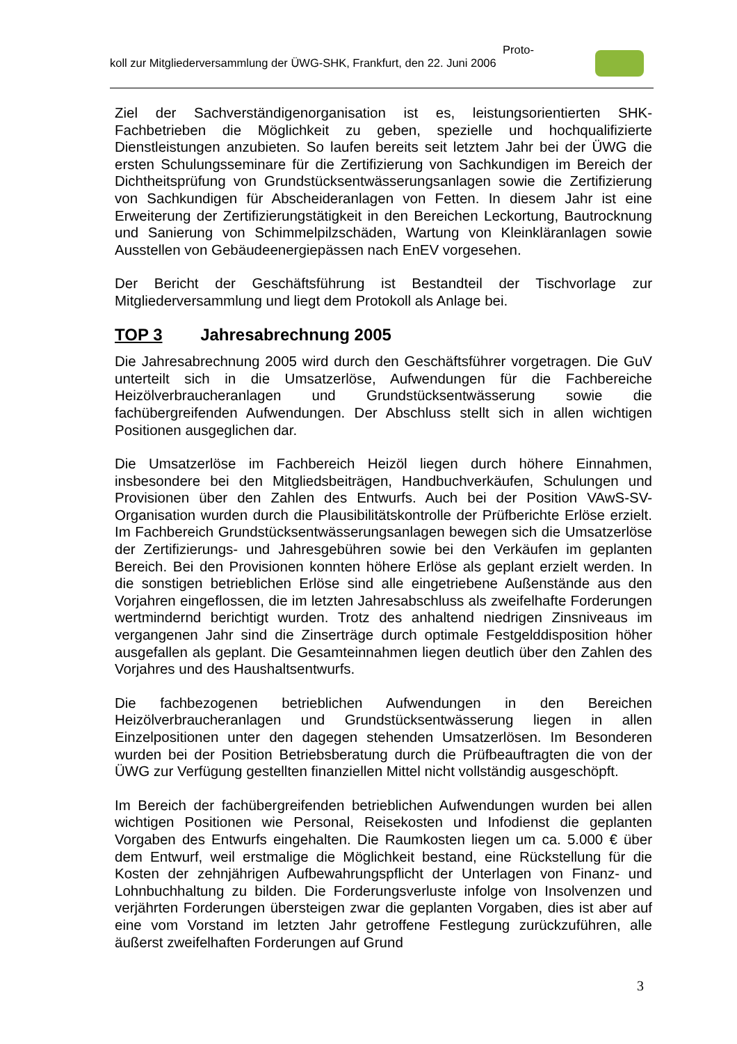Proto-
koll zur Mitgliederversammlung der ÜWG-SHK, Frankfurt, den 22. Juni 2006
Ziel der Sachverständigenorganisation ist es, leistungsorientierten SHK-Fachbetrieben die Möglichkeit zu geben, spezielle und hochqualifizierte Dienstleistungen anzubieten. So laufen bereits seit letztem Jahr bei der ÜWG die ersten Schulungsseminare für die Zertifizierung von Sachkundigen im Bereich der Dichtheitsprüfung von Grundstücksentwässerungsanlagen sowie die Zertifizierung von Sachkundigen für Abscheideranlagen von Fetten. In diesem Jahr ist eine Erweiterung der Zertifizierungstätigkeit in den Bereichen Leckortung, Bautrocknung und Sanierung von Schimmelpilzschäden, Wartung von Kleinkläranlagen sowie Ausstellen von Gebäudeenergiepässen nach EnEV vorgesehen.
Der Bericht der Geschäftsführung ist Bestandteil der Tischvorlage zur Mitgliederversammlung und liegt dem Protokoll als Anlage bei.
TOP 3 Jahresabrechnung 2005
Die Jahresabrechnung 2005 wird durch den Geschäftsführer vorgetragen. Die GuV unterteilt sich in die Umsatzerlöse, Aufwendungen für die Fachbereiche Heizölverbraucheranlagen und Grundstücksentwässerung sowie die fachübergreifenden Aufwendungen. Der Abschluss stellt sich in allen wichtigen Positionen ausgeglichen dar.
Die Umsatzerlöse im Fachbereich Heizöl liegen durch höhere Einnahmen, insbesondere bei den Mitgliedsbeiträgen, Handbuchverkäufen, Schulungen und Provisionen über den Zahlen des Entwurfs. Auch bei der Position VAwS-SV-Organisation wurden durch die Plausibilitätskontrolle der Prüfberichte Erlöse erzielt. Im Fachbereich Grundstücksentwässerungsanlagen bewegen sich die Umsatzerlöse der Zertifizierungs- und Jahresgebühren sowie bei den Verkäufen im geplanten Bereich. Bei den Provisionen konnten höhere Erlöse als geplant erzielt werden. In die sonstigen betrieblichen Erlöse sind alle eingetriebene Außenstände aus den Vorjahren eingeflossen, die im letzten Jahresabschluss als zweifelhafte Forderungen wertmindernd berichtigt wurden. Trotz des anhaltend niedrigen Zinsniveaus im vergangenen Jahr sind die Zinserträge durch optimale Festgelddisposition höher ausgefallen als geplant. Die Gesamteinnahmen liegen deutlich über den Zahlen des Vorjahres und des Haushaltsentwurfs.
Die fachbezogenen betrieblichen Aufwendungen in den Bereichen Heizölverbraucheranlagen und Grundstücksentwässerung liegen in allen Einzelpositionen unter den dagegen stehenden Umsatzerlösen. Im Besonderen wurden bei der Position Betriebsberatung durch die Prüfbeauftragten die von der ÜWG zur Verfügung gestellten finanziellen Mittel nicht vollständig ausgeschöpft.
Im Bereich der fachübergreifenden betrieblichen Aufwendungen wurden bei allen wichtigen Positionen wie Personal, Reisekosten und Infodienst die geplanten Vorgaben des Entwurfs eingehalten. Die Raumkosten liegen um ca. 5.000 € über dem Entwurf, weil erstmalige die Möglichkeit bestand, eine Rückstellung für die Kosten der zehnjährigen Aufbewahrungspflicht der Unterlagen von Finanz- und Lohnbuchhaltung zu bilden. Die Forderungsverluste infolge von Insolvenzen und verjährten Forderungen übersteigen zwar die geplanten Vorgaben, dies ist aber auf eine vom Vorstand im letzten Jahr getroffene Festlegung zurückzuführen, alle äußerst zweifelhaften Forderungen auf Grund
3